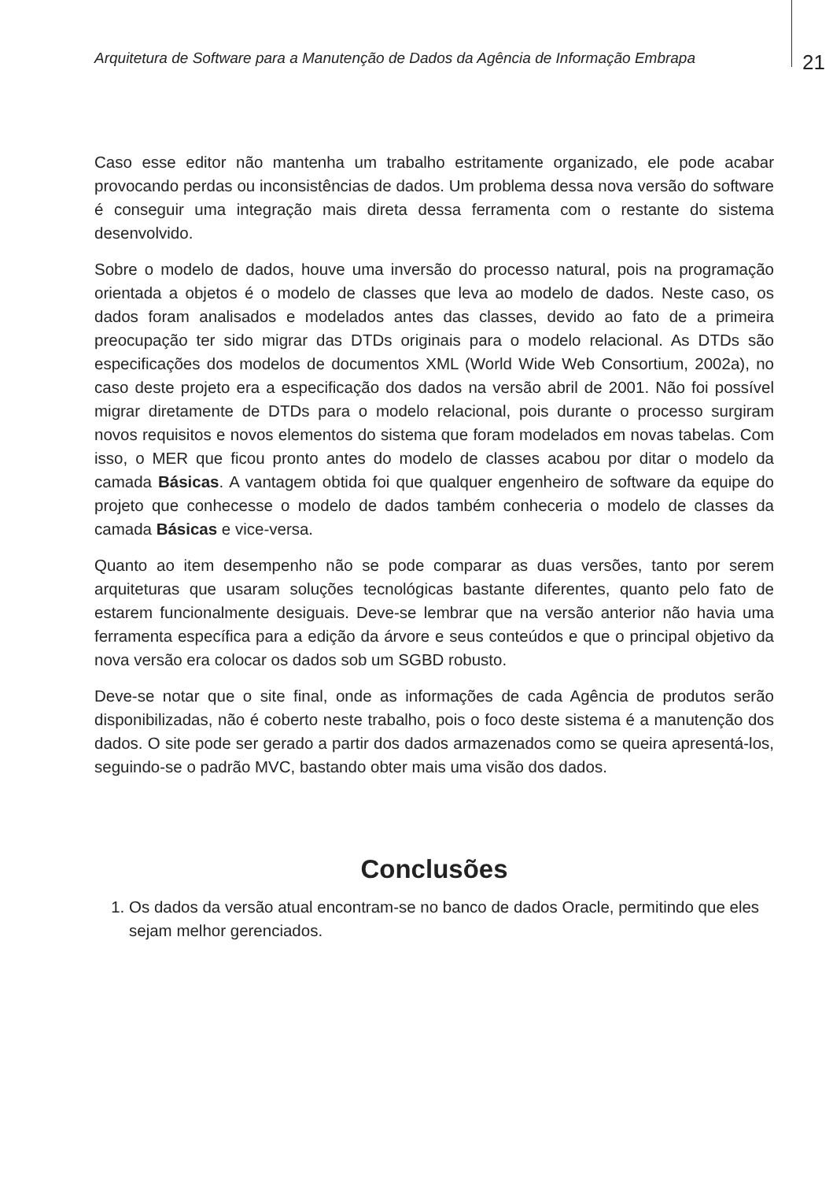Arquitetura de Software para a Manutenção de Dados da Agência de Informação Embrapa
21
Caso esse editor não mantenha um trabalho estritamente organizado, ele pode acabar provocando perdas ou inconsistências de dados. Um problema dessa nova versão do software é conseguir uma integração mais direta dessa ferramenta com o restante do sistema desenvolvido.
Sobre o modelo de dados, houve uma inversão do processo natural, pois na programação orientada a objetos é o modelo de classes que leva ao modelo de dados. Neste caso, os dados foram analisados e modelados antes das classes, devido ao fato de a primeira preocupação ter sido migrar das DTDs originais para o modelo relacional. As DTDs são especificações dos modelos de documentos XML (World Wide Web Consortium, 2002a), no caso deste projeto era a especificação dos dados na versão abril de 2001. Não foi possível migrar diretamente de DTDs para o modelo relacional, pois durante o processo surgiram novos requisitos e novos elementos do sistema que foram modelados em novas tabelas. Com isso, o MER que ficou pronto antes do modelo de classes acabou por ditar o modelo da camada Básicas. A vantagem obtida foi que qualquer engenheiro de software da equipe do projeto que conhecesse o modelo de dados também conheceria o modelo de classes da camada Básicas e vice-versa.
Quanto ao item desempenho não se pode comparar as duas versões, tanto por serem arquiteturas que usaram soluções tecnológicas bastante diferentes, quanto pelo fato de estarem funcionalmente desiguais. Deve-se lembrar que na versão anterior não havia uma ferramenta específica para a edição da árvore e seus conteúdos e que o principal objetivo da nova versão era colocar os dados sob um SGBD robusto.
Deve-se notar que o site final, onde as informações de cada Agência de produtos serão disponibilizadas, não é coberto neste trabalho, pois o foco deste sistema é a manutenção dos dados. O site pode ser gerado a partir dos dados armazenados como se queira apresentá-los, seguindo-se o padrão MVC, bastando obter mais uma visão dos dados.
Conclusões
1. Os dados da versão atual encontram-se no banco de dados Oracle, permitindo que eles sejam melhor gerenciados.